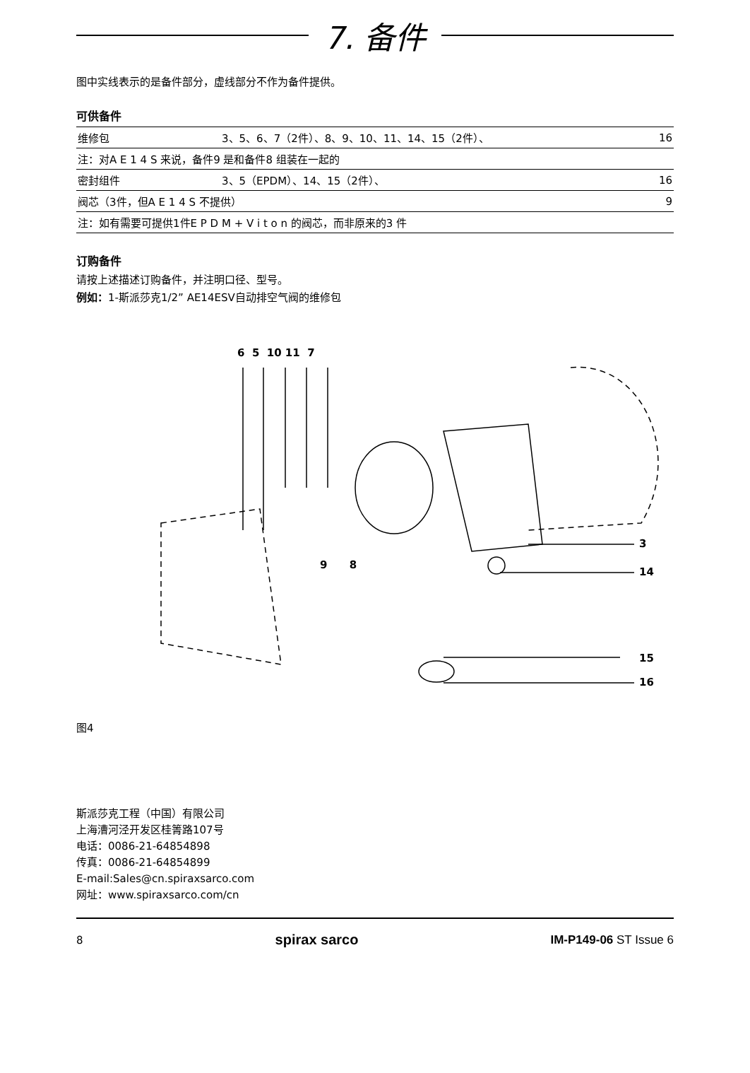7. 备件
图中实线表示的是备件部分，虚线部分不作为备件提供。
可供备件
| 维修包 | 3、5、6、7（2件）、8、9、10、11、14、15（2件）、 | 16 |
| 注：对A E 1 4 S 来说，备件9 是和备件8 组装在一起的 | | |
| 密封组件 | 3、5（EPDM）、14、15（2件）、 | 16 |
| 阀芯（3件，但A E 1 4 S 不提供） | | 9 |
| 注：如有需要可提供1件E P D M + V i t o n 的阀芯，而非原来的3 件 | | |
订购备件
请按上述描述订购备件，并注明口径、型号。
例如：1-斯派莎克1/2” AE14ESV自动排空气阀的维修包
6 5 10 11 7
9 8
3
14
15
16
图4
斯派莎克工程（中国）有限公司
上海漕河泾开发区桂箐路107号
电话：0086-21-64854898
传真：0086-21-64854899
E-mail:Sales@cn.spiraxsarco.com
网址：www.spiraxsarco.com/cn
8 spirax sarco IM-P149-06 ST Issue 6